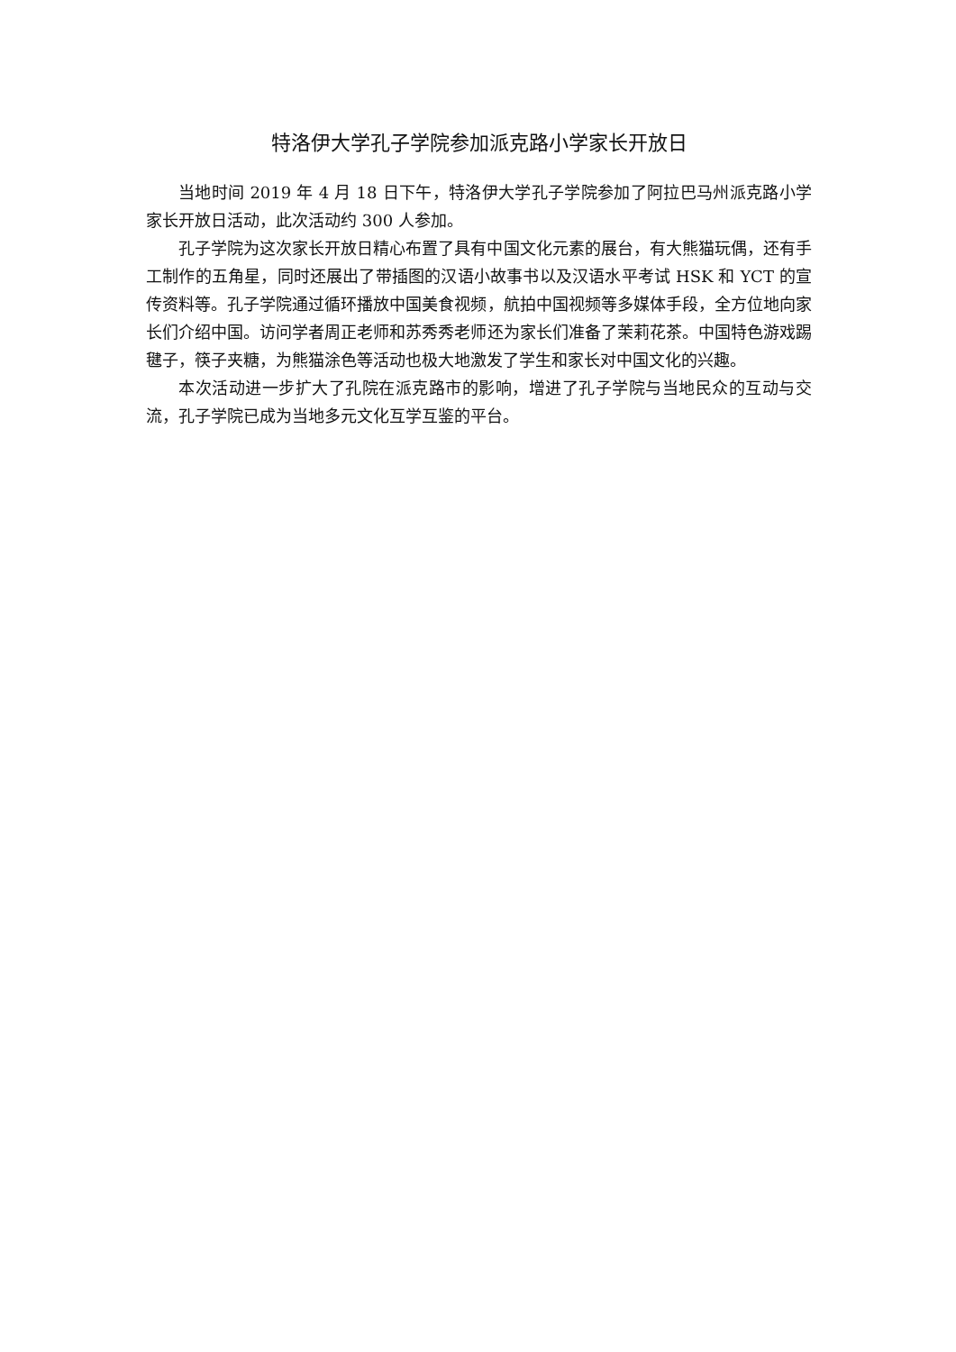特洛伊大学孔子学院参加派克路小学家长开放日
当地时间 2019 年 4 月 18 日下午，特洛伊大学孔子学院参加了阿拉巴马州派克路小学家长开放日活动，此次活动约 300 人参加。
孔子学院为这次家长开放日精心布置了具有中国文化元素的展台，有大熊猫玩偶，还有手工制作的五角星，同时还展出了带插图的汉语小故事书以及汉语水平考试 HSK 和 YCT 的宣传资料等。孔子学院通过循环播放中国美食视频，航拍中国视频等多媒体手段，全方位地向家长们介绍中国。访问学者周正老师和苏秀秀老师还为家长们准备了茉莉花茶。中国特色游戏踢毽子，筷子夹糖，为熊猫涂色等活动也极大地激发了学生和家长对中国文化的兴趣。
本次活动进一步扩大了孔院在派克路市的影响，增进了孔子学院与当地民众的互动与交流，孔子学院已成为当地多元文化互学互鉴的平台。